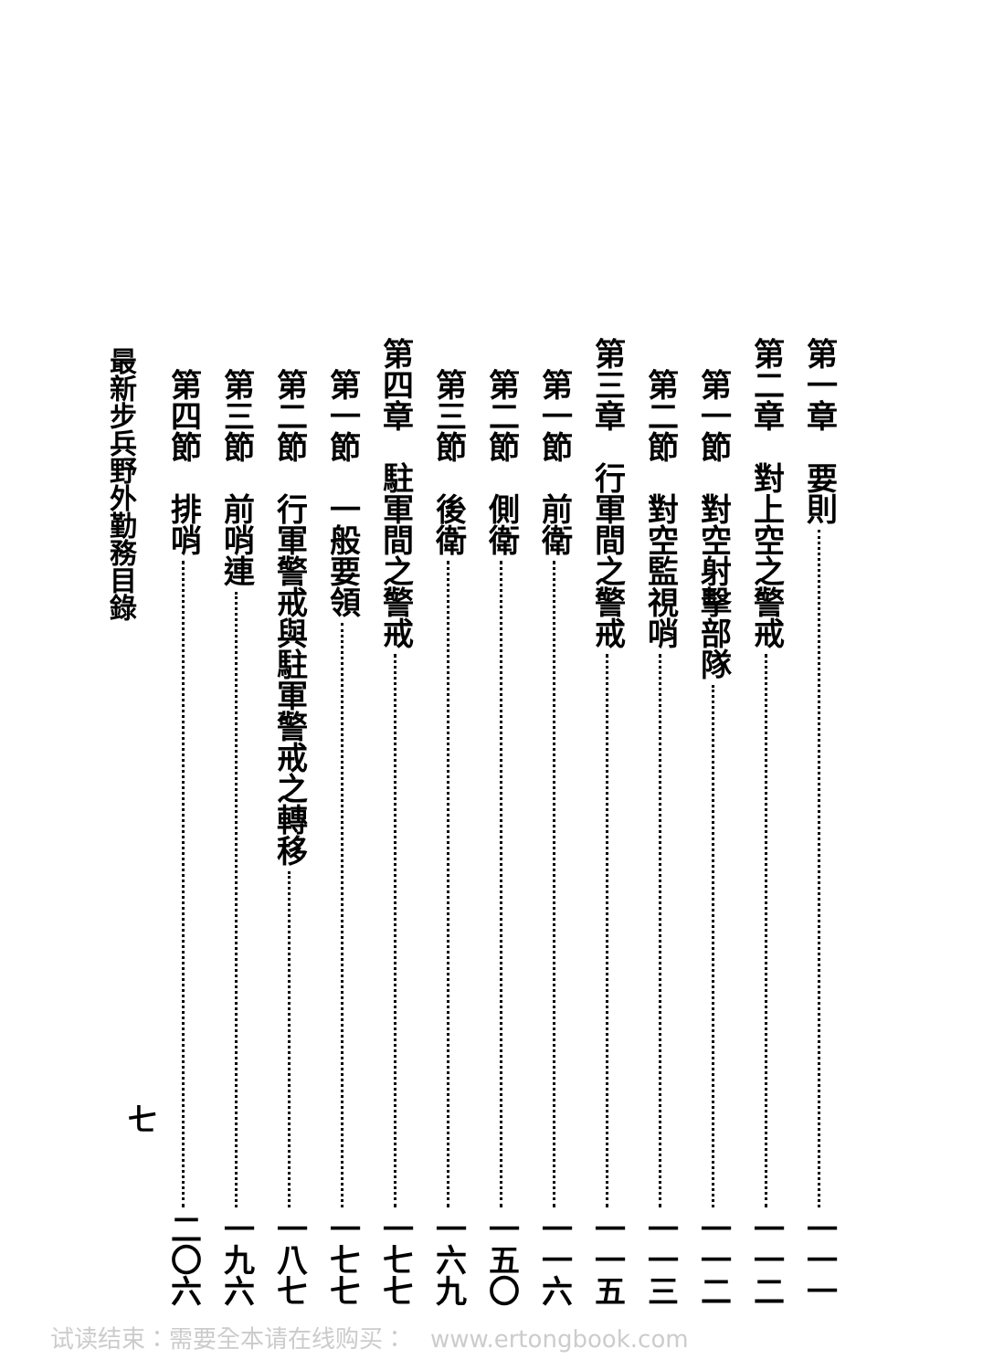第一章　要則 一一一
第二章　對上空之警戒 一一二
　第一節　對空射擊部隊 一一二
　第二節　對空監視哨 一一三
第三章　行軍間之警戒 一一五
　第一節　前衛 一一六
　第二節　側衛 一五〇
　第三節　後衛 一六九
第四章　駐軍間之警戒 一七七
　第一節　一般要領 一七七
　第二節　行軍警戒與駐軍警戒之轉移 一八七
　第三節　前哨連 一九六
　第四節　排哨 二〇六
最新步兵野外勤務目錄
七
试读结束：需要全本请在线购买：　www.ertongbook.com